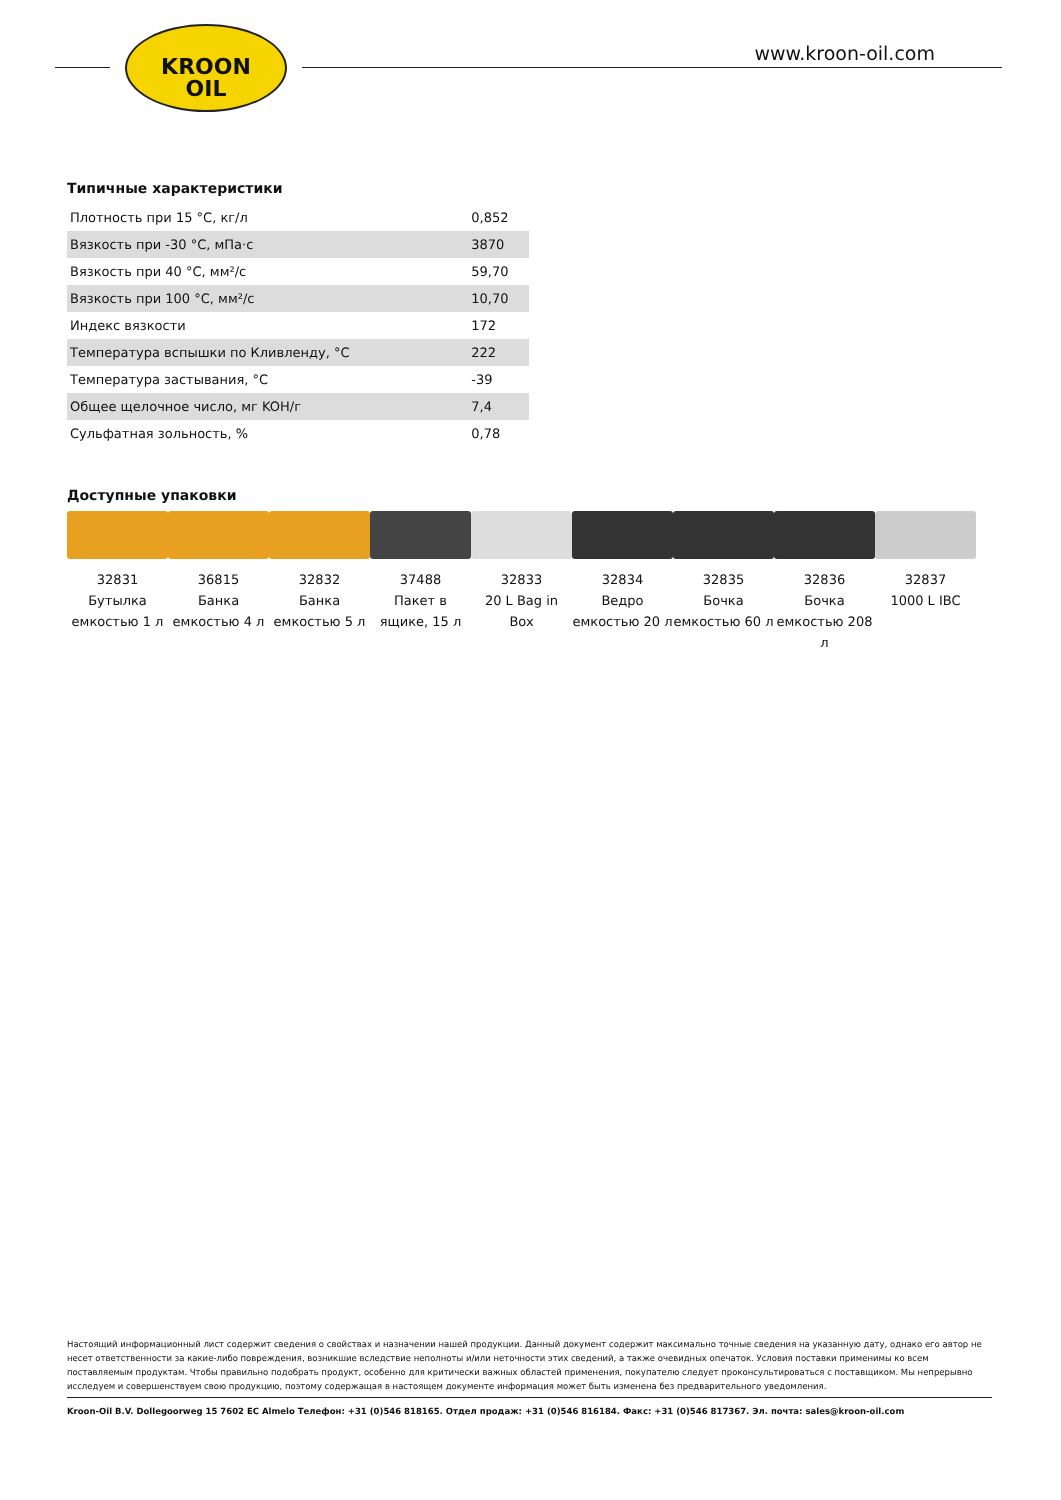KROON
OIL
www.kroon-oil.com
Типичные характеристики
| Плотность при 15 °C, кг/л | 0,852 |
| Вязкость при -30 °C, мПа·с | 3870 |
| Вязкость при 40 °C, мм²/с | 59,70 |
| Вязкость при 100 °C, мм²/с | 10,70 |
| Индекс вязкости | 172 |
| Температура вспышки по Кливленду, °C | 222 |
| Температура застывания, °C | -39 |
| Общее щелочное число, мг KOH/г | 7,4 |
| Сульфатная зольность, % | 0,78 |
Доступные упаковки
32831
Бутылка емкостью 1 л
36815
Банка емкостью 4 л
32832
Банка емкостью 5 л
37488
Пакет в ящике, 15 л
32833
20 L Bag in Box
32834
Ведро емкостью 20 л
32835
Бочка емкостью 60 л
32836
Бочка емкостью 208 л
32837
1000 L IBC
Настоящий информационный лист содержит сведения о свойствах и назначении нашей продукции. Данный документ содержит максимально точные сведения на указанную дату, однако его автор не несет ответственности за какие-либо повреждения, возникшие вследствие неполноты и/или неточности этих сведений, а также очевидных опечаток. Условия поставки применимы ко всем поставляемым продуктам. Чтобы правильно подобрать продукт, особенно для критически важных областей применения, покупателю следует проконсультироваться с поставщиком. Мы непрерывно исследуем и совершенствуем свою продукцию, поэтому содержащая в настоящем документе информация может быть изменена без предварительного уведомления.
Kroon-Oil B.V. Dollegoorweg 15 7602 EC Almelo Телефон: +31 (0)546 818165. Отдел продаж: +31 (0)546 816184. Факс: +31 (0)546 817367. Эл. почта: sales@kroon-oil.com